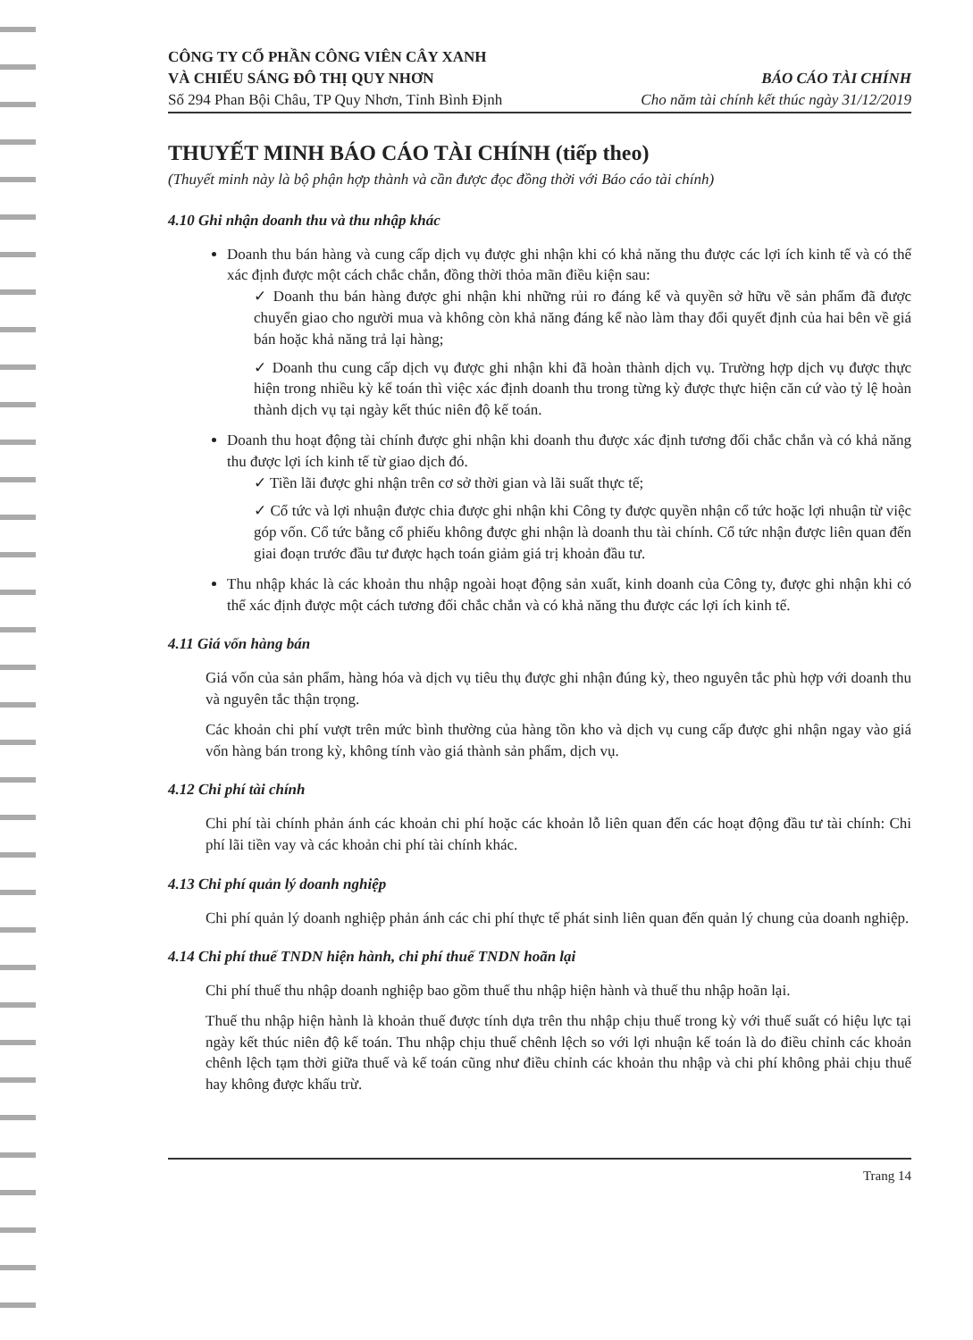CÔNG TY CỔ PHẦN CÔNG VIÊN CÂY XANH
VÀ CHIẾU SÁNG ĐÔ THỊ QUY NHƠN
Số 294 Phan Bội Châu, TP Quy Nhơn, Tỉnh Bình Định
BÁO CÁO TÀI CHÍNH
Cho năm tài chính kết thúc ngày 31/12/2019
THUYẾT MINH BÁO CÁO TÀI CHÍNH (tiếp theo)
(Thuyết minh này là bộ phận hợp thành và cần được đọc đồng thời với Báo cáo tài chính)
4.10 Ghi nhận doanh thu và thu nhập khác
Doanh thu bán hàng và cung cấp dịch vụ được ghi nhận khi có khả năng thu được các lợi ích kinh tế và có thể xác định được một cách chắc chắn, đồng thời thỏa mãn điều kiện sau:
✓ Doanh thu bán hàng được ghi nhận khi những rủi ro đáng kể và quyền sở hữu về sản phẩm đã được chuyển giao cho người mua và không còn khả năng đáng kể nào làm thay đổi quyết định của hai bên về giá bán hoặc khả năng trả lại hàng;
✓ Doanh thu cung cấp dịch vụ được ghi nhận khi đã hoàn thành dịch vụ. Trường hợp dịch vụ được thực hiện trong nhiều kỳ kế toán thì việc xác định doanh thu trong từng kỳ được thực hiện căn cứ vào tỷ lệ hoàn thành dịch vụ tại ngày kết thúc niên độ kế toán.
Doanh thu hoạt động tài chính được ghi nhận khi doanh thu được xác định tương đối chắc chắn và có khả năng thu được lợi ích kinh tế từ giao dịch đó.
✓ Tiền lãi được ghi nhận trên cơ sở thời gian và lãi suất thực tế;
✓ Cổ tức và lợi nhuận được chia được ghi nhận khi Công ty được quyền nhận cổ tức hoặc lợi nhuận từ việc góp vốn. Cổ tức bằng cổ phiếu không được ghi nhận là doanh thu tài chính. Cổ tức nhận được liên quan đến giai đoạn trước đầu tư được hạch toán giảm giá trị khoản đầu tư.
Thu nhập khác là các khoản thu nhập ngoài hoạt động sản xuất, kinh doanh của Công ty, được ghi nhận khi có thể xác định được một cách tương đối chắc chắn và có khả năng thu được các lợi ích kinh tế.
4.11 Giá vốn hàng bán
Giá vốn của sản phẩm, hàng hóa và dịch vụ tiêu thụ được ghi nhận đúng kỳ, theo nguyên tắc phù hợp với doanh thu và nguyên tắc thận trọng.
Các khoản chi phí vượt trên mức bình thường của hàng tồn kho và dịch vụ cung cấp được ghi nhận ngay vào giá vốn hàng bán trong kỳ, không tính vào giá thành sản phẩm, dịch vụ.
4.12 Chi phí tài chính
Chi phí tài chính phản ánh các khoản chi phí hoặc các khoản lỗ liên quan đến các hoạt động đầu tư tài chính: Chi phí lãi tiền vay và các khoản chi phí tài chính khác.
4.13 Chi phí quản lý doanh nghiệp
Chi phí quản lý doanh nghiệp phản ánh các chi phí thực tế phát sinh liên quan đến quản lý chung của doanh nghiệp.
4.14 Chi phí thuế TNDN hiện hành, chi phí thuế TNDN hoãn lại
Chi phí thuế thu nhập doanh nghiệp bao gồm thuế thu nhập hiện hành và thuế thu nhập hoãn lại.
Thuế thu nhập hiện hành là khoản thuế được tính dựa trên thu nhập chịu thuế trong kỳ với thuế suất có hiệu lực tại ngày kết thúc niên độ kế toán. Thu nhập chịu thuế chênh lệch so với lợi nhuận kế toán là do điều chỉnh các khoản chênh lệch tạm thời giữa thuế và kế toán cũng như điều chỉnh các khoản thu nhập và chi phí không phải chịu thuế hay không được khấu trừ.
Trang 14